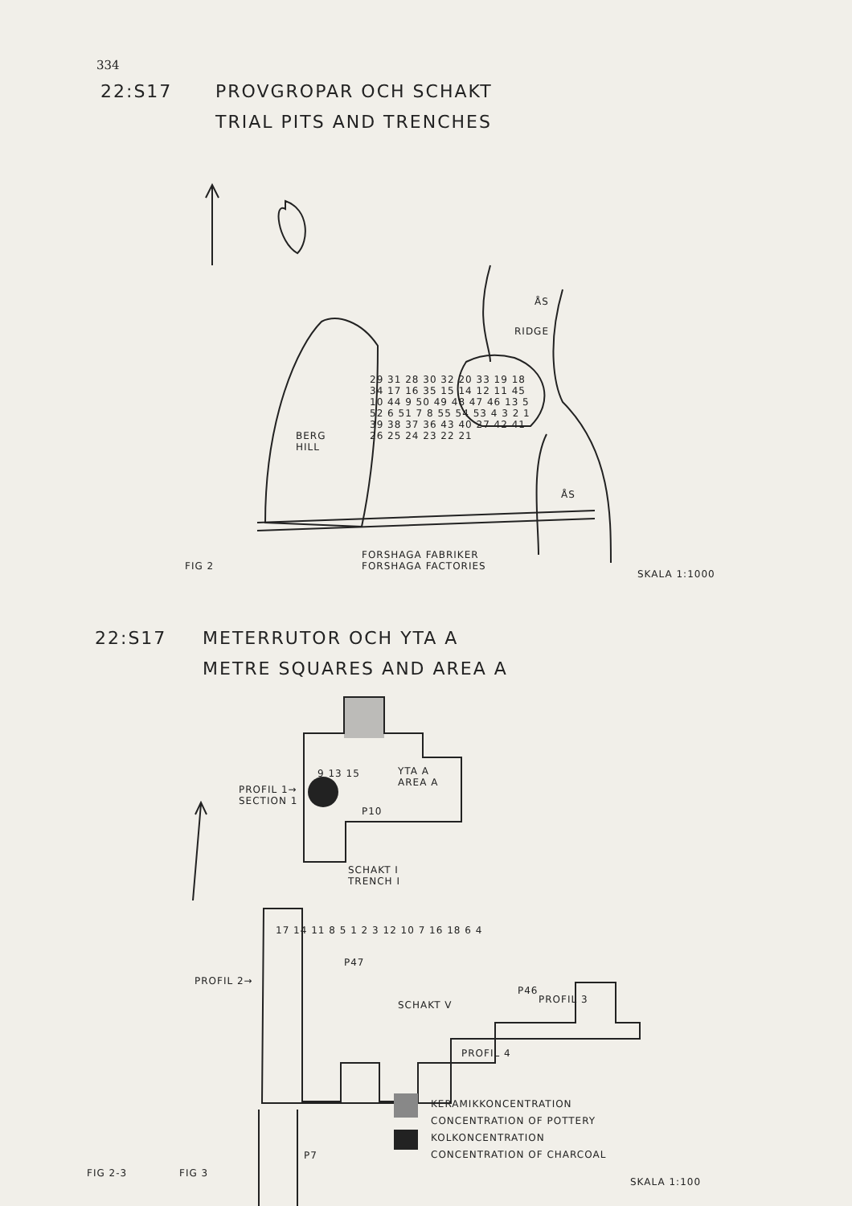334
22:S17
PROVGROPAR OCH SCHAKT
TRIAL PITS AND TRENCHES
BERG
HILL
RIDGE
ÅS
ÅS
29 31 28 30 32 20 33 19 18 34 17 16 35 15 14 12 11 45 10 44 9 50 49 48 47 46 13 5 52 6 51 7 8 55 54 53 4 3 2 1 39 38 37 36 43 40 27 42 41 26 25 24 23 22 21
FORSHAGA FABRIKER
FORSHAGA FACTORIES
FIG 2
SKALA 1:1000
22:S17
METERRUTOR OCH YTA A
METRE SQUARES AND AREA A
YTA A
AREA A
PROFIL 1→
SECTION 1
P10
9 13 15
SCHAKT I
TRENCH I
17 14 11 8 5 1 2 3 12 10 7 16 18 6 4
P47
PROFIL 2→
P46
PROFIL 3
SCHAKT V
PROFIL 4
P7
KERAMIKKONCENTRATION
CONCENTRATION OF POTTERY
KOLKONCENTRATION
CONCENTRATION OF CHARCOAL
FIG 2-3 FIG 3
SKALA 1:100